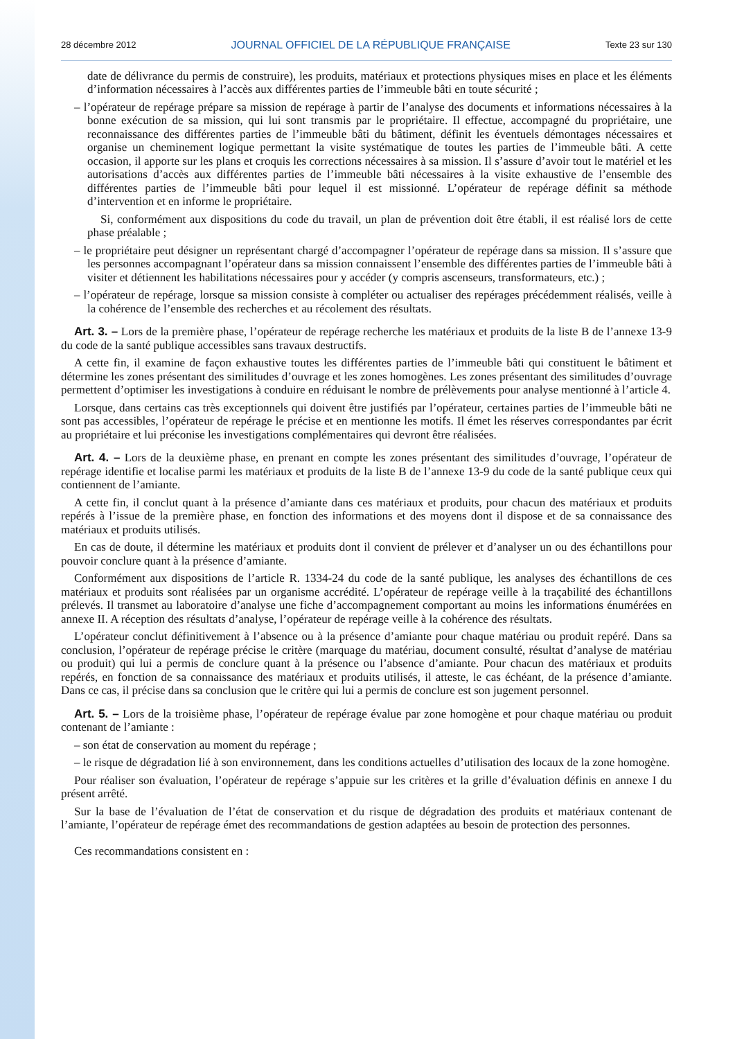28 décembre 2012 JOURNAL OFFICIEL DE LA RÉPUBLIQUE FRANÇAISE Texte 23 sur 130
date de délivrance du permis de construire), les produits, matériaux et protections physiques mises en place et les éléments d’information nécessaires à l’accès aux différentes parties de l’immeuble bâti en toute sécurité ;
– l’opérateur de repérage prépare sa mission de repérage à partir de l’analyse des documents et informations nécessaires à la bonne exécution de sa mission, qui lui sont transmis par le propriétaire. Il effectue, accompagné du propriétaire, une reconnaissance des différentes parties de l’immeuble bâti du bâtiment, définit les éventuels démontages nécessaires et organise un cheminement logique permettant la visite systématique de toutes les parties de l’immeuble bâti. A cette occasion, il apporte sur les plans et croquis les corrections nécessaires à sa mission. Il s’assure d’avoir tout le matériel et les autorisations d’accès aux différentes parties de l’immeuble bâti nécessaires à la visite exhaustive de l’ensemble des différentes parties de l’immeuble bâti pour lequel il est missionné. L’opérateur de repérage définit sa méthode d’intervention et en informe le propriétaire.
Si, conformément aux dispositions du code du travail, un plan de prévention doit être établi, il est réalisé lors de cette phase préalable ;
– le propriétaire peut désigner un représentant chargé d’accompagner l’opérateur de repérage dans sa mission. Il s’assure que les personnes accompagnant l’opérateur dans sa mission connaissent l’ensemble des différentes parties de l’immeuble bâti à visiter et détiennent les habilitations nécessaires pour y accéder (y compris ascenseurs, transformateurs, etc.) ;
– l’opérateur de repérage, lorsque sa mission consiste à compléter ou actualiser des repérages précédemment réalisés, veille à la cohérence de l’ensemble des recherches et au récolement des résultats.
Art. 3. – Lors de la première phase, l’opérateur de repérage recherche les matériaux et produits de la liste B de l’annexe 13-9 du code de la santé publique accessibles sans travaux destructifs.
A cette fin, il examine de façon exhaustive toutes les différentes parties de l’immeuble bâti qui constituent le bâtiment et détermine les zones présentant des similitudes d’ouvrage et les zones homogènes. Les zones présentant des similitudes d’ouvrage permettent d’optimiser les investigations à conduire en réduisant le nombre de prélèvements pour analyse mentionné à l’article 4.
Lorsque, dans certains cas très exceptionnels qui doivent être justifiés par l’opérateur, certaines parties de l’immeuble bâti ne sont pas accessibles, l’opérateur de repérage le précise et en mentionne les motifs. Il émet les réserves correspondantes par écrit au propriétaire et lui préconise les investigations complémentaires qui devront être réalisées.
Art. 4. – Lors de la deuxième phase, en prenant en compte les zones présentant des similitudes d’ouvrage, l’opérateur de repérage identifie et localise parmi les matériaux et produits de la liste B de l’annexe 13-9 du code de la santé publique ceux qui contiennent de l’amiante.
A cette fin, il conclut quant à la présence d’amiante dans ces matériaux et produits, pour chacun des matériaux et produits repérés à l’issue de la première phase, en fonction des informations et des moyens dont il dispose et de sa connaissance des matériaux et produits utilisés.
En cas de doute, il détermine les matériaux et produits dont il convient de prélever et d’analyser un ou des échantillons pour pouvoir conclure quant à la présence d’amiante.
Conformément aux dispositions de l’article R. 1334-24 du code de la santé publique, les analyses des échantillons de ces matériaux et produits sont réalisées par un organisme accrédité. L’opérateur de repérage veille à la traçabilité des échantillons prélevés. Il transmet au laboratoire d’analyse une fiche d’accompagnement comportant au moins les informations énumérées en annexe II. A réception des résultats d’analyse, l’opérateur de repérage veille à la cohérence des résultats.
L’opérateur conclut définitivement à l’absence ou à la présence d’amiante pour chaque matériau ou produit repéré. Dans sa conclusion, l’opérateur de repérage précise le critère (marquage du matériau, document consulté, résultat d’analyse de matériau ou produit) qui lui a permis de conclure quant à la présence ou l’absence d’amiante. Pour chacun des matériaux et produits repérés, en fonction de sa connaissance des matériaux et produits utilisés, il atteste, le cas échéant, de la présence d’amiante. Dans ce cas, il précise dans sa conclusion que le critère qui lui a permis de conclure est son jugement personnel.
Art. 5. – Lors de la troisième phase, l’opérateur de repérage évalue par zone homogène et pour chaque matériau ou produit contenant de l’amiante :
– son état de conservation au moment du repérage ;
– le risque de dégradation lié à son environnement, dans les conditions actuelles d’utilisation des locaux de la zone homogène.
Pour réaliser son évaluation, l’opérateur de repérage s’appuie sur les critères et la grille d’évaluation définis en annexe I du présent arrêté.
Sur la base de l’évaluation de l’état de conservation et du risque de dégradation des produits et matériaux contenant de l’amiante, l’opérateur de repérage émet des recommandations de gestion adaptées au besoin de protection des personnes.
Ces recommandations consistent en :